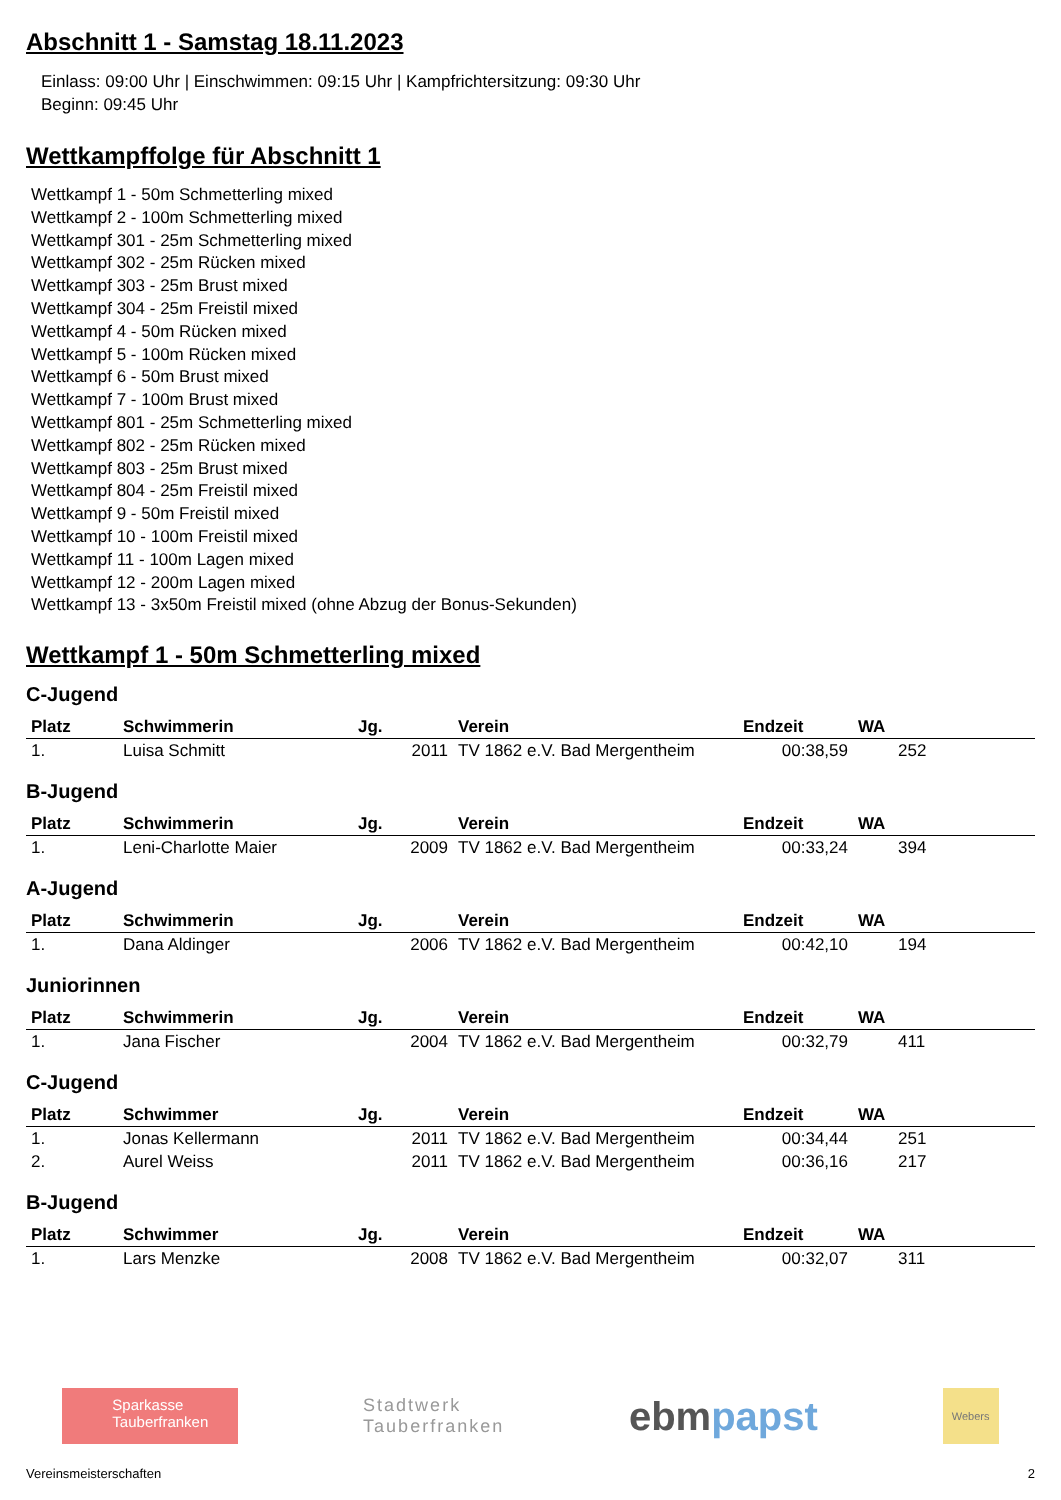Abschnitt 1 - Samstag 18.11.2023
Einlass: 09:00 Uhr | Einschwimmen: 09:15 Uhr | Kampfrichtersitzung: 09:30 Uhr
Beginn: 09:45 Uhr
Wettkampffolge für Abschnitt 1
Wettkampf 1 - 50m Schmetterling mixed
Wettkampf 2 - 100m Schmetterling mixed
Wettkampf 301 - 25m Schmetterling mixed
Wettkampf 302 - 25m Rücken mixed
Wettkampf 303 - 25m Brust mixed
Wettkampf 304 - 25m Freistil mixed
Wettkampf 4 - 50m Rücken mixed
Wettkampf 5 - 100m Rücken mixed
Wettkampf 6 - 50m Brust mixed
Wettkampf 7 - 100m Brust mixed
Wettkampf 801 - 25m Schmetterling mixed
Wettkampf 802 - 25m Rücken mixed
Wettkampf 803 - 25m Brust mixed
Wettkampf 804 - 25m Freistil mixed
Wettkampf 9 - 50m Freistil mixed
Wettkampf 10 - 100m Freistil mixed
Wettkampf 11 - 100m Lagen mixed
Wettkampf 12 - 200m Lagen mixed
Wettkampf 13 - 3x50m Freistil mixed (ohne Abzug der Bonus-Sekunden)
Wettkampf 1 - 50m Schmetterling mixed
C-Jugend
| Platz | Schwimmerin | Jg. | Verein | Endzeit | WA |
| --- | --- | --- | --- | --- | --- |
| 1. | Luisa Schmitt | 2011 | TV 1862 e.V. Bad Mergentheim | 00:38,59 | 252 |
B-Jugend
| Platz | Schwimmerin | Jg. | Verein | Endzeit | WA |
| --- | --- | --- | --- | --- | --- |
| 1. | Leni-Charlotte Maier | 2009 | TV 1862 e.V. Bad Mergentheim | 00:33,24 | 394 |
A-Jugend
| Platz | Schwimmerin | Jg. | Verein | Endzeit | WA |
| --- | --- | --- | --- | --- | --- |
| 1. | Dana Aldinger | 2006 | TV 1862 e.V. Bad Mergentheim | 00:42,10 | 194 |
Juniorinnen
| Platz | Schwimmerin | Jg. | Verein | Endzeit | WA |
| --- | --- | --- | --- | --- | --- |
| 1. | Jana Fischer | 2004 | TV 1862 e.V. Bad Mergentheim | 00:32,79 | 411 |
C-Jugend
| Platz | Schwimmer | Jg. | Verein | Endzeit | WA |
| --- | --- | --- | --- | --- | --- |
| 1. | Jonas Kellermann | 2011 | TV 1862 e.V. Bad Mergentheim | 00:34,44 | 251 |
| 2. | Aurel Weiss | 2011 | TV 1862 e.V. Bad Mergentheim | 00:36,16 | 217 |
B-Jugend
| Platz | Schwimmer | Jg. | Verein | Endzeit | WA |
| --- | --- | --- | --- | --- | --- |
| 1. | Lars Menzke | 2008 | TV 1862 e.V. Bad Mergentheim | 00:32,07 | 311 |
Sparkasse
Tauberfranken
Stadtwerk
Tauberfranken
ebm papst
Webers
Vereinsmeisterschaften 2